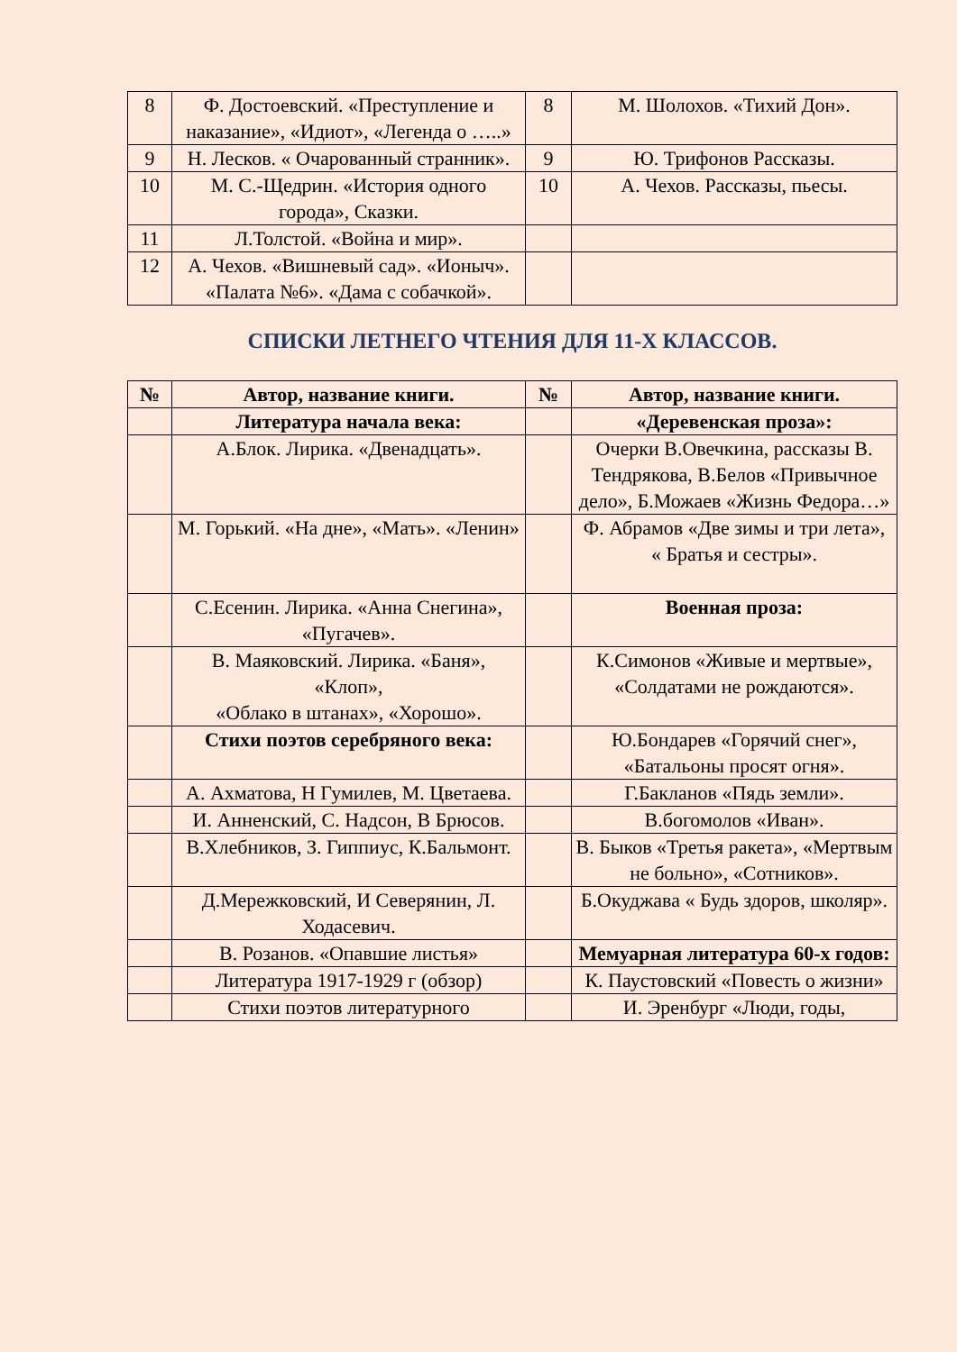| 8 | Ф. Достоевский. «Преступление и наказание», «Идиот», «Легенда о …..» | 8 | М. Шолохов. «Тихий Дон». |
| 9 | Н. Лесков. « Очарованный странник». | 9 | Ю. Трифонов Рассказы. |
| 10 | М. С.-Щедрин. «История одного города», Сказки. | 10 | А. Чехов. Рассказы, пьесы. |
| 11 | Л.Толстой. «Война и мир». | | |
| 12 | А. Чехов. «Вишневый сад». «Ионыч». «Палата №6». «Дама с собачкой». | | |
СПИСКИ ЛЕТНЕГО ЧТЕНИЯ ДЛЯ 11-Х КЛАССОВ.
| № | Автор, название книги. | № | Автор, название книги. |
| --- | --- | --- | --- |
| | Литература начала века: | | «Деревенская проза»: |
| | А.Блок. Лирика. «Двенадцать». | | Очерки В.Овечкина, рассказы В. Тендрякова, В.Белов «Привычное дело», Б.Можаев «Жизнь Федора…» |
| | М. Горький. «На дне», «Мать». «Ленин» | | Ф. Абрамов «Две зимы и три лета», « Братья и сестры». |
| | С.Есенин. Лирика. «Анна Снегина», «Пугачев». | | Военная проза: |
| | В. Маяковский. Лирика. «Баня», «Клоп», «Облако в штанах», «Хорошо». | | К.Симонов «Живые и мертвые», «Солдатами не рождаются». |
| | Стихи поэтов серебряного века: | | Ю.Бондарев «Горячий снег», «Батальоны просят огня». |
| | А. Ахматова, Н Гумилев, М. Цветаева. | | Г.Бакланов «Пядь земли». |
| | И. Анненский, С. Надсон, В Брюсов. | | В.богомолов «Иван». |
| | В.Хлебников, З. Гиппиус, К.Бальмонт. | | В. Быков «Третья ракета», «Мертвым не больно», «Сотников». |
| | Д.Мережковский, И Северянин, Л. Ходасевич. | | Б.Окуджава « Будь здоров, школяр». |
| | В. Розанов. «Опавшие листья» | | Мемуарная литература 60-х годов: |
| | Литература 1917-1929 г (обзор) | | К. Паустовский «Повесть о жизни» |
| | Стихи поэтов литературного | | И. Эренбург «Люди, годы, |